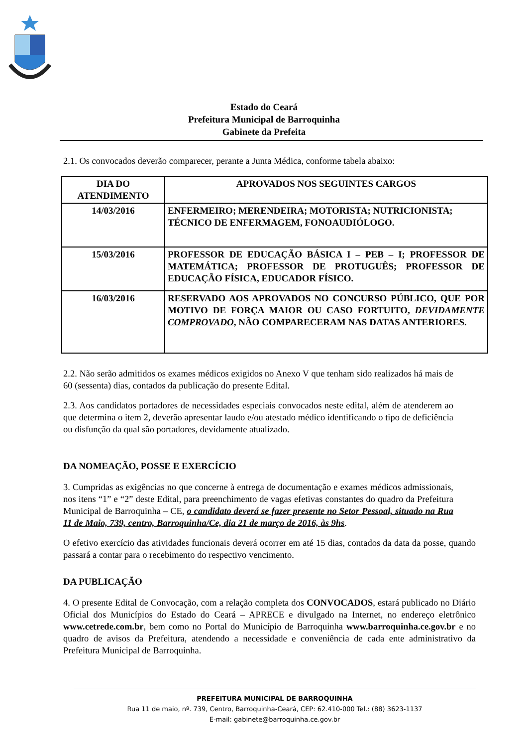Estado do Ceará
Prefeitura Municipal de Barroquinha
Gabinete da Prefeita
2.1. Os convocados deverão comparecer, perante a Junta Médica, conforme tabela abaixo:
| DIA DO ATENDIMENTO | APROVADOS NOS SEGUINTES CARGOS |
| --- | --- |
| 14/03/2016 | ENFERMEIRO; MERENDEIRA; MOTORISTA; NUTRICIONISTA; TÉCNICO DE ENFERMAGEM, FONOAUDIÓLOGO. |
| 15/03/2016 | PROFESSOR DE EDUCAÇÃO BÁSICA I – PEB – I; PROFESSOR DE MATEMÁTICA; PROFESSOR DE PROTUGUÊS; PROFESSOR DE EDUCAÇÃO FÍSICA, EDUCADOR FÍSICO. |
| 16/03/2016 | RESERVADO AOS APROVADOS NO CONCURSO PÚBLICO, QUE POR MOTIVO DE FORÇA MAIOR OU CASO FORTUITO, DEVIDAMENTE COMPROVADO , NÃO COMPARECERAM NAS DATAS ANTERIORES. |
2.2. Não serão admitidos os exames médicos exigidos no Anexo V que tenham sido realizados há mais de 60 (sessenta) dias, contados da publicação do presente Edital.
2.3. Aos candidatos portadores de necessidades especiais convocados neste edital, além de atenderem ao que determina o item 2, deverão apresentar laudo e/ou atestado médico identificando o tipo de deficiência ou disfunção da qual são portadores, devidamente atualizado.
DA NOMEAÇÃO, POSSE E EXERCÍCIO
3. Cumpridas as exigências no que concerne à entrega de documentação e exames médicos admissionais, nos itens “1” e “2” deste Edital, para preenchimento de vagas efetivas constantes do quadro da Prefeitura Municipal de Barroquinha – CE, o candidato deverá se fazer presente no Setor Pessoal, situado na Rua 11 de Maio, 739, centro, Barroquinha/Ce, dia 21 de março de 2016, às 9hs.
O efetivo exercício das atividades funcionais deverá ocorrer em até 15 dias, contados da data da posse, quando passará a contar para o recebimento do respectivo vencimento.
DA PUBLICAÇÃO
4. O presente Edital de Convocação, com a relação completa dos CONVOCADOS, estará publicado no Diário Oficial dos Municípios do Estado do Ceará – APRECE e divulgado na Internet, no endereço eletrônico www.cetrede.com.br, bem como no Portal do Município de Barroquinha www.barroquinha.ce.gov.br e no quadro de avisos da Prefeitura, atendendo a necessidade e conveniência de cada ente administrativo da Prefeitura Municipal de Barroquinha.
PREFEITURA MUNICIPAL DE BARROQUINHA
Rua 11 de maio, nº. 739, Centro, Barroquinha-Ceará, CEP: 62.410-000 Tel.: (88) 3623-1137
E-mail: gabinete@barroquinha.ce.gov.br